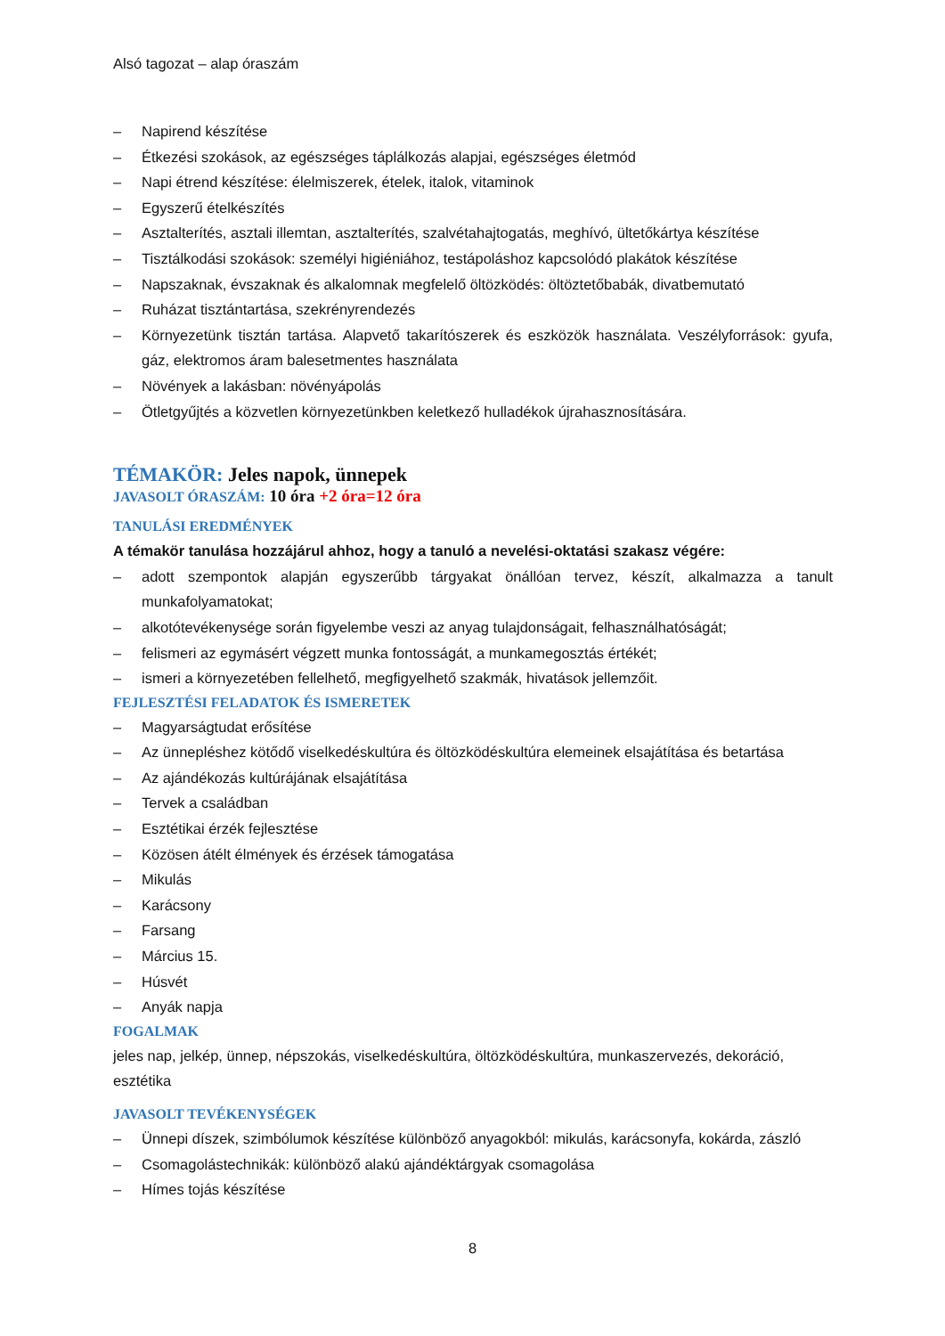Alsó tagozat – alap óraszám
– Napirend készítése
– Étkezési szokások, az egészséges táplálkozás alapjai, egészséges életmód
– Napi étrend készítése: élelmiszerek, ételek, italok, vitaminok
– Egyszerű ételkészítés
– Asztalterítés, asztali illemtan, asztalterítés, szalvétahajtogatás, meghívó, ültetőkártya készítése
– Tisztálkodási szokások: személyi higiéniához, testápoláshoz kapcsolódó plakátok készítése
– Napszaknak, évszaknak és alkalomnak megfelelő öltözködés: öltöztetőbabák, divatbemutató
– Ruházat tisztántartása, szekrényrendezés
– Környezetünk tisztán tartása. Alapvető takarítószerek és eszközök használata. Veszélyforrások: gyufa, gáz, elektromos áram balesetmentes használata
– Növények a lakásban: növényápolás
– Ötletgyűjtés a közvetlen környezetünkben keletkező hulladékok újrahasznosítására.
TÉMAKÖR: Jeles napok, ünnepek
JAVASOLT ÓRASZÁM: 10 óra +2 óra=12 óra
TANULÁSI EREDMÉNYEK
A témakör tanulása hozzájárul ahhoz, hogy a tanuló a nevelési-oktatási szakasz végére:
– adott szempontok alapján egyszerűbb tárgyakat önállóan tervez, készít, alkalmazza a tanult munkafolyamatokat;
– alkotótevékenysége során figyelembe veszi az anyag tulajdonságait, felhasználhatóságát;
– felismeri az egymásért végzett munka fontosságát, a munkamegosztás értékét;
– ismeri a környezetében fellelhető, megfigyelhető szakmák, hivatások jellemzőit.
FEJLESZTÉSI FELADATOK ÉS ISMERETEK
– Magyarságtudat erősítése
– Az ünnepléshez kötődő viselkedéskultúra és öltözködéskultúra elemeinek elsajátítása és betartása
– Az ajándékozás kultúrájának elsajátítása
– Tervek a családban
– Esztétikai érzék fejlesztése
– Közösen átélt élmények és érzések támogatása
– Mikulás
– Karácsony
– Farsang
– Március 15.
– Húsvét
– Anyák napja
FOGALMAK
jeles nap, jelkép, ünnep, népszokás, viselkedéskultúra, öltözködéskultúra, munkaszervezés, dekoráció, esztétika
JAVASOLT TEVÉKENYSÉGEK
– Ünnepi díszek, szimbólumok készítése különböző anyagokból: mikulás, karácsonyfa, kokárda, zászló
– Csomagolástechnikák: különböző alakú ajándéktárgyak csomagolása
– Hímes tojás készítése
8